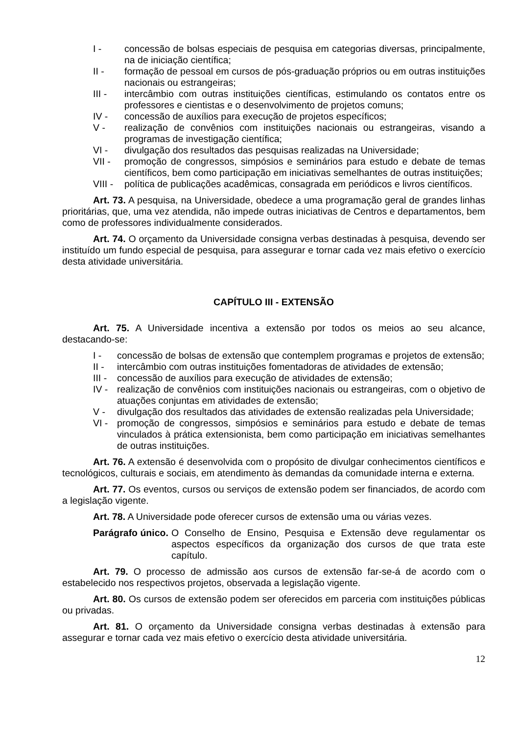I - concessão de bolsas especiais de pesquisa em categorias diversas, principalmente, na de iniciação científica;
II - formação de pessoal em cursos de pós-graduação próprios ou em outras instituições nacionais ou estrangeiras;
III - intercâmbio com outras instituições científicas, estimulando os contatos entre os professores e cientistas e o desenvolvimento de projetos comuns;
IV - concessão de auxílios para execução de projetos específicos;
V - realização de convênios com instituições nacionais ou estrangeiras, visando a programas de investigação científica;
VI - divulgação dos resultados das pesquisas realizadas na Universidade;
VII - promoção de congressos, simpósios e seminários para estudo e debate de temas científicos, bem como participação em iniciativas semelhantes de outras instituições;
VIII - política de publicações acadêmicas, consagrada em periódicos e livros científicos.
Art. 73. A pesquisa, na Universidade, obedece a uma programação geral de grandes linhas prioritárias, que, uma vez atendida, não impede outras iniciativas de Centros e departamentos, bem como de professores individualmente considerados.
Art. 74. O orçamento da Universidade consigna verbas destinadas à pesquisa, devendo ser instituído um fundo especial de pesquisa, para assegurar e tornar cada vez mais efetivo o exercício desta atividade universitária.
CAPÍTULO III - EXTENSÃO
Art. 75. A Universidade incentiva a extensão por todos os meios ao seu alcance, destacando-se:
I - concessão de bolsas de extensão que contemplem programas e projetos de extensão;
II - intercâmbio com outras instituições fomentadoras de atividades de extensão;
III - concessão de auxílios para execução de atividades de extensão;
IV - realização de convênios com instituições nacionais ou estrangeiras, com o objetivo de atuações conjuntas em atividades de extensão;
V - divulgação dos resultados das atividades de extensão realizadas pela Universidade;
VI - promoção de congressos, simpósios e seminários para estudo e debate de temas vinculados à prática extensionista, bem como participação em iniciativas semelhantes de outras instituições.
Art. 76. A extensão é desenvolvida com o propósito de divulgar conhecimentos científicos e tecnológicos, culturais e sociais, em atendimento às demandas da comunidade interna e externa.
Art. 77. Os eventos, cursos ou serviços de extensão podem ser financiados, de acordo com a legislação vigente.
Art. 78. A Universidade pode oferecer cursos de extensão uma ou várias vezes.
Parágrafo único. O Conselho de Ensino, Pesquisa e Extensão deve regulamentar os aspectos específicos da organização dos cursos de que trata este capítulo.
Art. 79. O processo de admissão aos cursos de extensão far-se-á de acordo com o estabelecido nos respectivos projetos, observada a legislação vigente.
Art. 80. Os cursos de extensão podem ser oferecidos em parceria com instituições públicas ou privadas.
Art. 81. O orçamento da Universidade consigna verbas destinadas à extensão para assegurar e tornar cada vez mais efetivo o exercício desta atividade universitária.
12